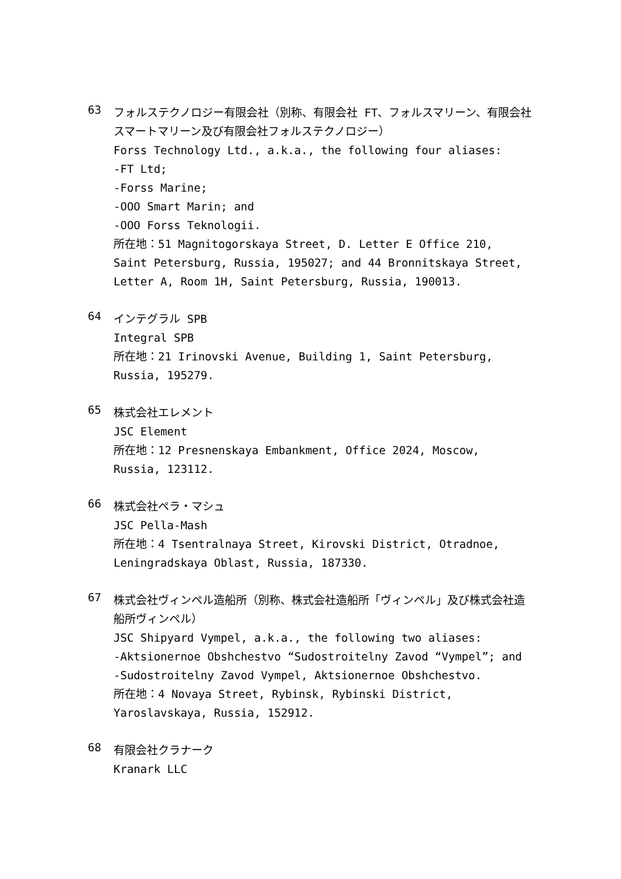63
フォルステクノロジー有限会社（別称、有限会社 FT、フォルスマリーン、有限会社スマートマリーン及び有限会社フォルステクノロジー）
Forss Technology Ltd., a.k.a., the following four aliases:
-FT Ltd;
-Forss Marine;
-OOO Smart Marin; and
-OOO Forss Teknologii.
所在地：51 Magnitogorskaya Street, D. Letter E Office 210, Saint Petersburg, Russia, 195027; and 44 Bronnitskaya Street, Letter A, Room 1H, Saint Petersburg, Russia, 190013.
64
インテグラル SPB
Integral SPB
所在地：21 Irinovski Avenue, Building 1, Saint Petersburg, Russia, 195279.
65
株式会社エレメント
JSC Element
所在地：12 Presnenskaya Embankment, Office 2024, Moscow, Russia, 123112.
66
株式会社ペラ・マシュ
JSC Pella-Mash
所在地：4 Tsentralnaya Street, Kirovski District, Otradnoe, Leningradskaya Oblast, Russia, 187330.
67
株式会社ヴィンペル造船所（別称、株式会社造船所「ヴィンペル」及び株式会社造船所ヴィンペル）
JSC Shipyard Vympel, a.k.a., the following two aliases:
-Aktsionernoe Obshchestvo “Sudostroitelny Zavod “Vympel”; and
-Sudostroitelny Zavod Vympel, Aktsionernoe Obshchestvo.
所在地：4 Novaya Street, Rybinsk, Rybinski District, Yaroslavskaya, Russia, 152912.
68
有限会社クラナーク
Kranark LLC